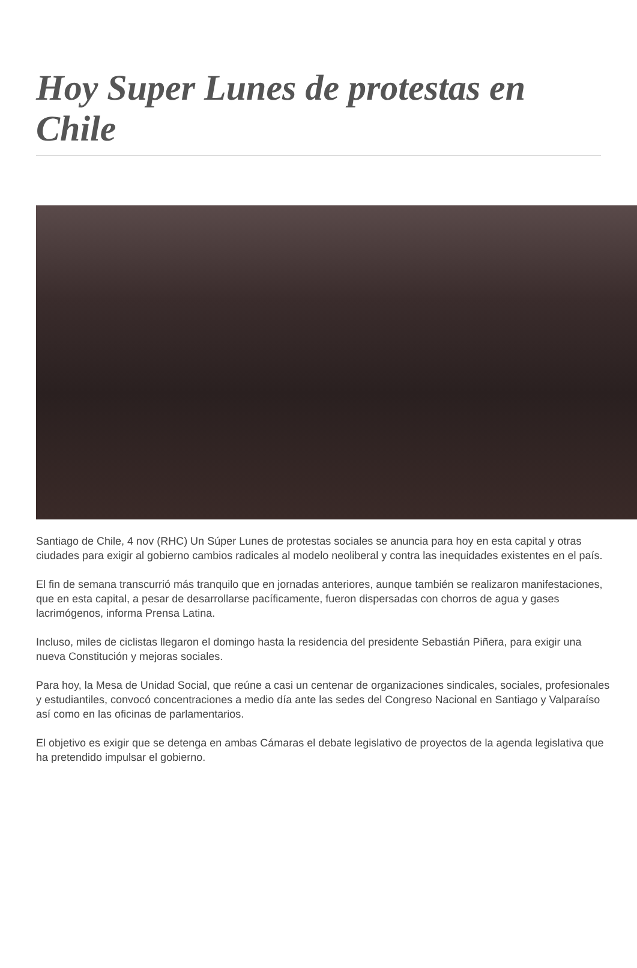Hoy Super Lunes de protestas en Chile
Santiago de Chile, 4 nov (RHC) Un Súper Lunes de protestas sociales se anuncia para hoy en esta capital y otras ciudades para exigir al gobierno cambios radicales al modelo neoliberal y contra las inequidades existentes en el país.
El fin de semana transcurrió más tranquilo que en jornadas anteriores, aunque también se realizaron manifestaciones, que en esta capital, a pesar de desarrollarse pacíficamente, fueron dispersadas con chorros de agua y gases lacrimógenos, informa Prensa Latina.
Incluso, miles de ciclistas llegaron el domingo hasta la residencia del presidente Sebastián Piñera, para exigir una nueva Constitución y mejoras sociales.
Para hoy, la Mesa de Unidad Social, que reúne a casi un centenar de organizaciones sindicales, sociales, profesionales y estudiantiles, convocó concentraciones a medio día ante las sedes del Congreso Nacional en Santiago y Valparaíso así como en las oficinas de parlamentarios.
El objetivo es exigir que se detenga en ambas Cámaras el debate legislativo de proyectos de la agenda legislativa que ha pretendido impulsar el gobierno.